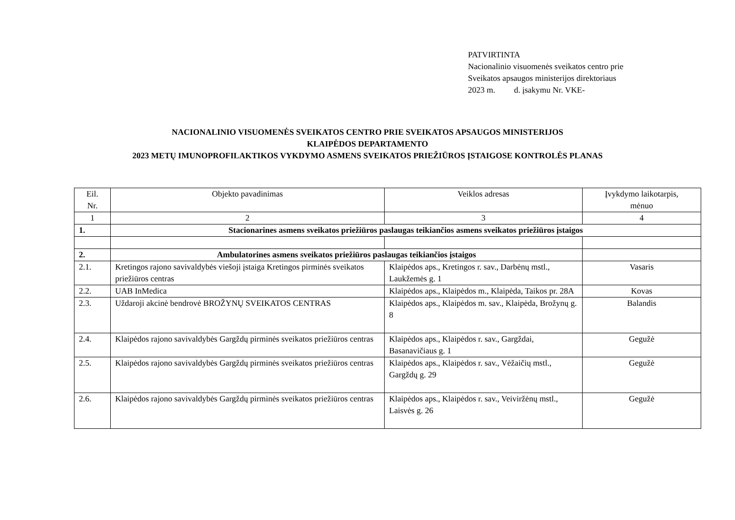PATVIRTINTA
Nacionalinio visuomenės sveikatos centro prie
Sveikatos apsaugos ministerijos direktoriaus
2023 m. d. įsakymu Nr. VKE-
NACIONALINIO VISUOMENĖS SVEIKATOS CENTRO PRIE SVEIKATOS APSAUGOS MINISTERIJOS
KLAIPĖDOS DEPARTAMENTO
2023 METŲ IMUNOPROFILAKTIKOS VYKDYMO ASMENS SVEIKATOS PRIEŽIŪROS ĮSTAIGOSE KONTROLĖS PLANAS
| Eil. Nr. | Objekto pavadinimas | Veiklos adresas | Įvykdymo laikotarpis, mėnuo |
| --- | --- | --- | --- |
| 1 | 2 | 3 | 4 |
| 1. | Stacionarines asmens sveikatos priežiūros paslaugas teikiančios asmens sveikatos priežiūros įstaigos | | |
| 2. | Ambulatorines asmens sveikatos priežiūros paslaugas teikiančios įstaigos | | |
| 2.1. | Kretingos rajono savivaldybės viešoji įstaiga Kretingos pirminės sveikatos priežiūros centras | Klaipėdos aps., Kretingos r. sav., Darbėnų mstl., Laukžemės g. 1 | Vasaris |
| 2.2. | UAB InMedica | Klaipėdos aps., Klaipėdos m., Klaipėda, Taikos pr. 28A | Kovas |
| 2.3. | Uždaroji akcinė bendrovė BROŽYNŲ SVEIKATOS CENTRAS | Klaipėdos aps., Klaipėdos m. sav., Klaipėda, Brožynų g. 8 | Balandis |
| 2.4. | Klaipėdos rajono savivaldybės Gargždų pirminės sveikatos priežiūros centras | Klaipėdos aps., Klaipėdos r. sav., Gargždai, Basanavičiaus g. 1 | Gegužė |
| 2.5. | Klaipėdos rajono savivaldybės Gargždų pirminės sveikatos priežiūros centras | Klaipėdos aps., Klaipėdos r. sav., Vėžaičių mstl., Gargždų g. 29 | Gegužė |
| 2.6. | Klaipėdos rajono savivaldybės Gargždų pirminės sveikatos priežiūros centras | Klaipėdos aps., Klaipėdos r. sav., Veiviržėnų mstl., Laisvės g. 26 | Gegužė |